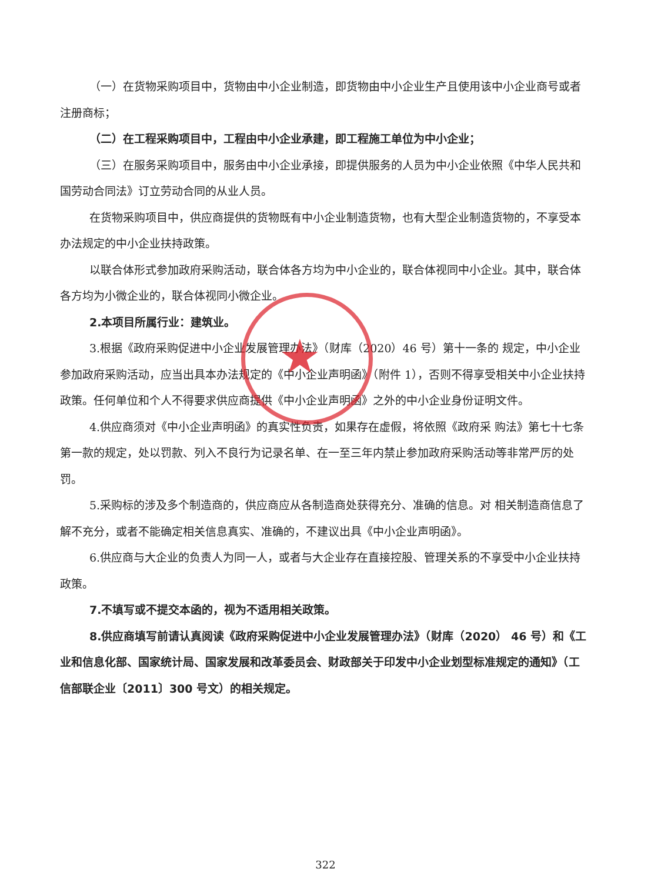★
（一）在货物采购项目中，货物由中小企业制造，即货物由中小企业生产且使用该中小企业商号或者注册商标；
（二）在工程采购项目中，工程由中小企业承建，即工程施工单位为中小企业；
（三）在服务采购项目中，服务由中小企业承接，即提供服务的人员为中小企业依照《中华人民共和国劳动合同法》订立劳动合同的从业人员。
在货物采购项目中，供应商提供的货物既有中小企业制造货物，也有大型企业制造货物的，不享受本办法规定的中小企业扶持政策。
以联合体形式参加政府采购活动，联合体各方均为中小企业的，联合体视同中小企业。其中，联合体各方均为小微企业的，联合体视同小微企业。
2.本项目所属行业：建筑业。
3.根据《政府采购促进中小企业发展管理办法》（财库（2020）46 号）第十一条的 规定，中小企业参加政府采购活动，应当出具本办法规定的《中小企业声明函》（附件 1），否则不得享受相关中小企业扶持政策。任何单位和个人不得要求供应商提供《中小企业声明函》之外的中小企业身份证明文件。
4.供应商须对《中小企业声明函》的真实性负责，如果存在虚假，将依照《政府采 购法》第七十七条第一款的规定，处以罚款、列入不良行为记录名单、在一至三年内禁止参加政府采购活动等非常严厉的处罚。
5.采购标的涉及多个制造商的，供应商应从各制造商处获得充分、准确的信息。对 相关制造商信息了解不充分，或者不能确定相关信息真实、准确的，不建议出具《中小企业声明函》。
6.供应商与大企业的负责人为同一人，或者与大企业存在直接控股、管理关系的不享受中小企业扶持政策。
7.不填写或不提交本函的，视为不适用相关政策。
8.供应商填写前请认真阅读《政府采购促进中小企业发展管理办法》（财库（2020） 46 号）和《工业和信息化部、国家统计局、国家发展和改革委员会、财政部关于印发中小企业划型标准规定的通知》（工信部联企业〔2011〕300 号文）的相关规定。
322